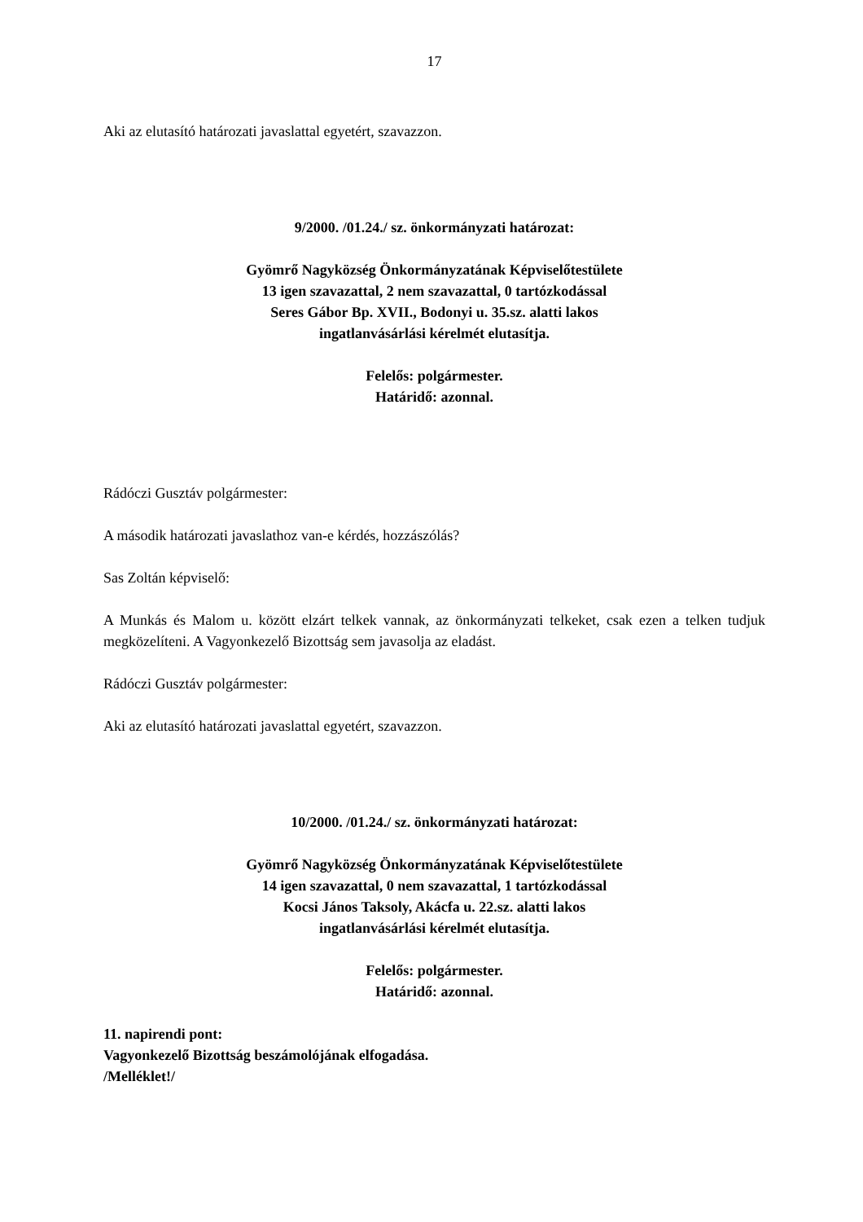17
Aki az elutasító határozati javaslattal egyetért, szavazzon.
9/2000. /01.24./ sz. önkormányzati határozat:
Gyömrő Nagyközség Önkormányzatának Képviselőtestülete
13 igen szavazattal, 2 nem szavazattal, 0 tartózkodással
Seres Gábor Bp. XVII., Bodonyi u. 35.sz. alatti lakos
ingatlanvásárlási kérelmét elutasítja.
Felelős: polgármester.
Határidő: azonnal.
Rádóczi Gusztáv polgármester:
A második határozati javaslathoz van-e kérdés, hozzászólás?
Sas Zoltán képviselő:
A Munkás és Malom u. között elzárt telkek vannak, az önkormányzati telkeket, csak ezen a telken tudjuk megközelíteni. A Vagyonkezelő Bizottság sem javasolja az eladást.
Rádóczi Gusztáv polgármester:
Aki az elutasító határozati javaslattal egyetért, szavazzon.
10/2000. /01.24./ sz. önkormányzati határozat:
Gyömrő Nagyközség Önkormányzatának Képviselőtestülete
14 igen szavazattal, 0 nem szavazattal, 1 tartózkodással
Kocsi János Taksoly, Akácfa u. 22.sz. alatti lakos
ingatlanvásárlási kérelmét elutasítja.
Felelős: polgármester.
Határidő: azonnal.
11. napirendi pont:
Vagyonkezelő Bizottság beszámolójának elfogadása.
/Melléklet!/